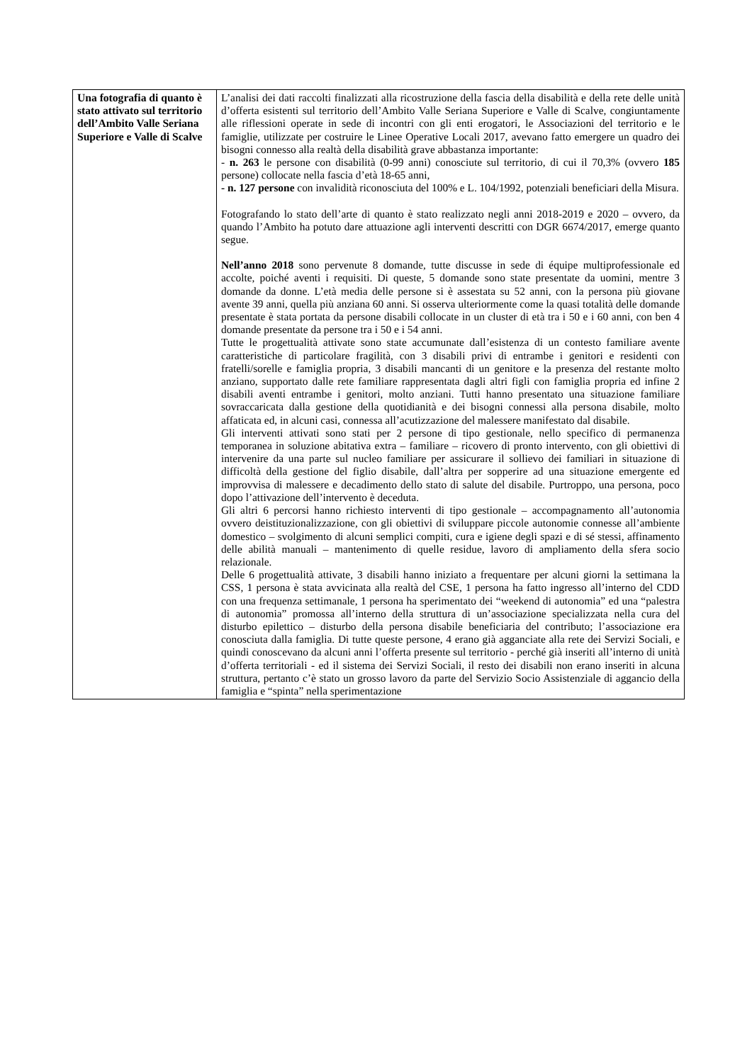| Una fotografia di quanto è stato attivato sul territorio dell’Ambito Valle Seriana Superiore e Valle di Scalve | L’analisi dei dati raccolti finalizzati alla ricostruzione della fascia della disabilità e della rete delle unità d’offerta esistenti sul territorio dell’Ambito Valle Seriana Superiore e Valle di Scalve, congiuntamente alle riflessioni operate in sede di incontri con gli enti erogatori, le Associazioni del territorio e le famiglie, utilizzate per costruire le Linee Operative Locali 2017, avevano fatto emergere un quadro dei bisogni connesso alla realtà della disabilità grave abbastanza importante: - n. 263 le persone con disabilità (0-99 anni) conosciute sul territorio, di cui il 70,3% (ovvero 185 persone) collocate nella fascia d’età 18-65 anni, - n. 127 persone con invalidità riconosciuta del 100% e L. 104/1992, potenziali beneficiari della Misura. Fotografando lo stato dell’arte di quanto è stato realizzato negli anni 2018-2019 e 2020 – ovvero, da quando l’Ambito ha potuto dare attuazione agli interventi descritti con DGR 6674/2017, emerge quanto segue. Nell’anno 2018 sono pervenute 8 domande, tutte discusse in sede di équipe multiprofessionale ed accolte, poiché aventi i requisiti. Di queste, 5 domande sono state presentate da uomini, mentre 3 domande da donne. L’età media delle persone si è assestata su 52 anni, con la persona più giovane avente 39 anni, quella più anziana 60 anni. Si osserva ulteriormente come la quasi totalità delle domande presentate è stata portata da persone disabili collocate in un cluster di età tra i 50 e i 60 anni, con ben 4 domande presentate da persone tra i 50 e i 54 anni. Tutte le progettualità attivate sono state accumunate dall’esistenza di un contesto familiare avente caratteristiche di particolare fragilità, con 3 disabili privi di entrambe i genitori e residenti con fratelli/sorelle e famiglia propria, 3 disabili mancanti di un genitore e la presenza del restante molto anziano, supportato dalle rete familiare rappresentata dagli altri figli con famiglia propria ed infine 2 disabili aventi entrambe i genitori, molto anziani. Tutti hanno presentato una situazione familiare sovraccaricata dalla gestione della quotidianità e dei bisogni connessi alla persona disabile, molto affaticata ed, in alcuni casi, connessa all’acutizzazione del malessere manifestato dal disabile. Gli interventi attivati sono stati per 2 persone di tipo gestionale, nello specifico di permanenza temporanea in soluzione abitativa extra – familiare – ricovero di pronto intervento, con gli obiettivi di intervenire da una parte sul nucleo familiare per assicurare il sollievo dei familiari in situazione di difficoltà della gestione del figlio disabile, dall’altra per sopperire ad una situazione emergente ed improvvisa di malessere e decadimento dello stato di salute del disabile. Purtroppo, una persona, poco dopo l’attivazione dell’intervento è deceduta. Gli altri 6 percorsi hanno richiesto interventi di tipo gestionale – accompagnamento all’autonomia ovvero deistituzionalizzazione, con gli obiettivi di sviluppare piccole autonomie connesse all’ambiente domestico – svolgimento di alcuni semplici compiti, cura e igiene degli spazi e di sé stessi, affinamento delle abilità manuali – mantenimento di quelle residue, lavoro di ampliamento della sfera socio relazionale. Delle 6 progettualità attivate, 3 disabili hanno iniziato a frequentare per alcuni giorni la settimana la CSS, 1 persona è stata avvicinata alla realtà del CSE, 1 persona ha fatto ingresso all’interno del CDD con una frequenza settimanale, 1 persona ha sperimentato dei “weekend di autonomia” ed una “palestra di autonomia” promossa all’interno della struttura di un’associazione specializzata nella cura del disturbo epilettico – disturbo della persona disabile beneficiaria del contributo; l’associazione era conosciuta dalla famiglia. Di tutte queste persone, 4 erano già agganciate alla rete dei Servizi Sociali, e quindi conoscevano da alcuni anni l’offerta presente sul territorio - perché già inseriti all’interno di unità d’offerta territoriali - ed il sistema dei Servizi Sociali, il resto dei disabili non erano inseriti in alcuna struttura, pertanto c’è stato un grosso lavoro da parte del Servizio Socio Assistenziale di aggancio della famiglia e “spinta” nella sperimentazione |